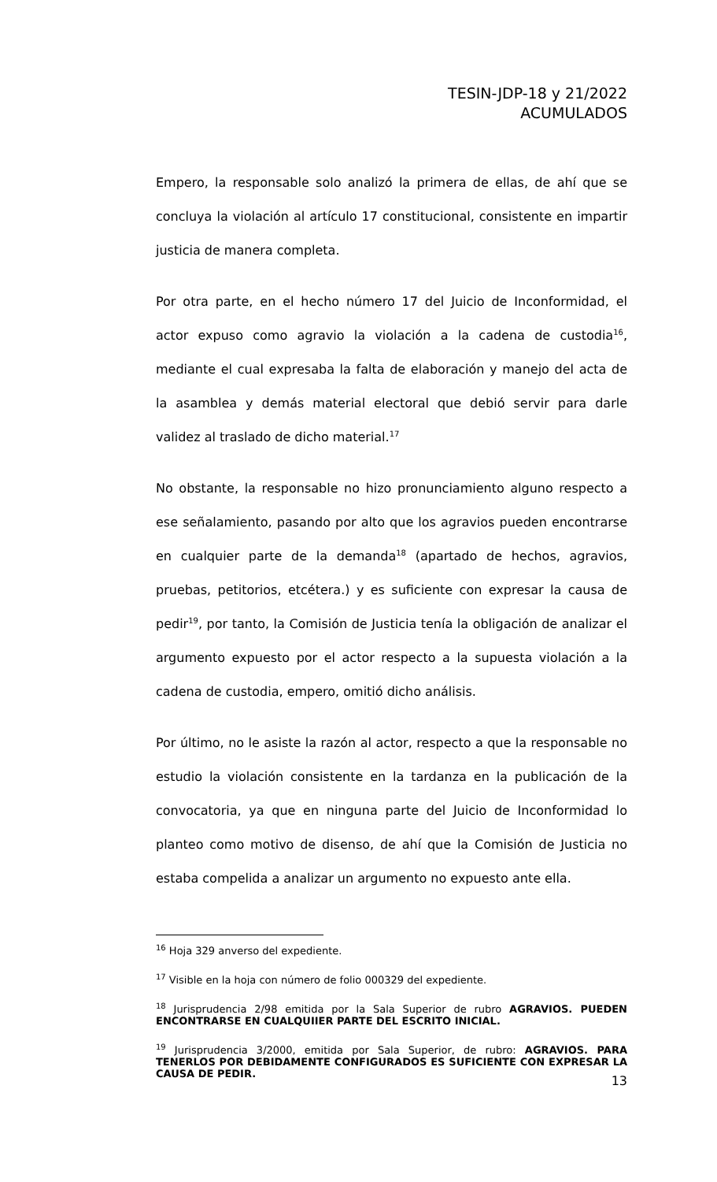TESIN-JDP-18 y 21/2022
ACUMULADOS
Empero, la responsable solo analizó la primera de ellas, de ahí que se concluya la violación al artículo 17 constitucional, consistente en impartir justicia de manera completa.
Por otra parte, en el hecho número 17 del Juicio de Inconformidad, el actor expuso como agravio la violación a la cadena de custodia<sup>16</sup>, mediante el cual expresaba la falta de elaboración y manejo del acta de la asamblea y demás material electoral que debió servir para darle validez al traslado de dicho material.<sup>17</sup>
No obstante, la responsable no hizo pronunciamiento alguno respecto a ese señalamiento, pasando por alto que los agravios pueden encontrarse en cualquier parte de la demanda<sup>18</sup> (apartado de hechos, agravios, pruebas, petitorios, etcétera.) y es suficiente con expresar la causa de pedir<sup>19</sup>, por tanto, la Comisión de Justicia tenía la obligación de analizar el argumento expuesto por el actor respecto a la supuesta violación a la cadena de custodia, empero, omitió dicho análisis.
Por último, no le asiste la razón al actor, respecto a que la responsable no estudio la violación consistente en la tardanza en la publicación de la convocatoria, ya que en ninguna parte del Juicio de Inconformidad lo planteo como motivo de disenso, de ahí que la Comisión de Justicia no estaba compelida a analizar un argumento no expuesto ante ella.
<sup>16</sup> Hoja 329 anverso del expediente.
<sup>17</sup> Visible en la hoja con número de folio 000329 del expediente.
<sup>18</sup> Jurisprudencia 2/98 emitida por la Sala Superior de rubro AGRAVIOS. PUEDEN ENCONTRARSE EN CUALQUIIER PARTE DEL ESCRITO INICIAL.
<sup>19</sup> Jurisprudencia 3/2000, emitida por Sala Superior, de rubro: AGRAVIOS. PARA TENERLOS POR DEBIDAMENTE CONFIGURADOS ES SUFICIENTE CON EXPRESAR LA CAUSA DE PEDIR.
13